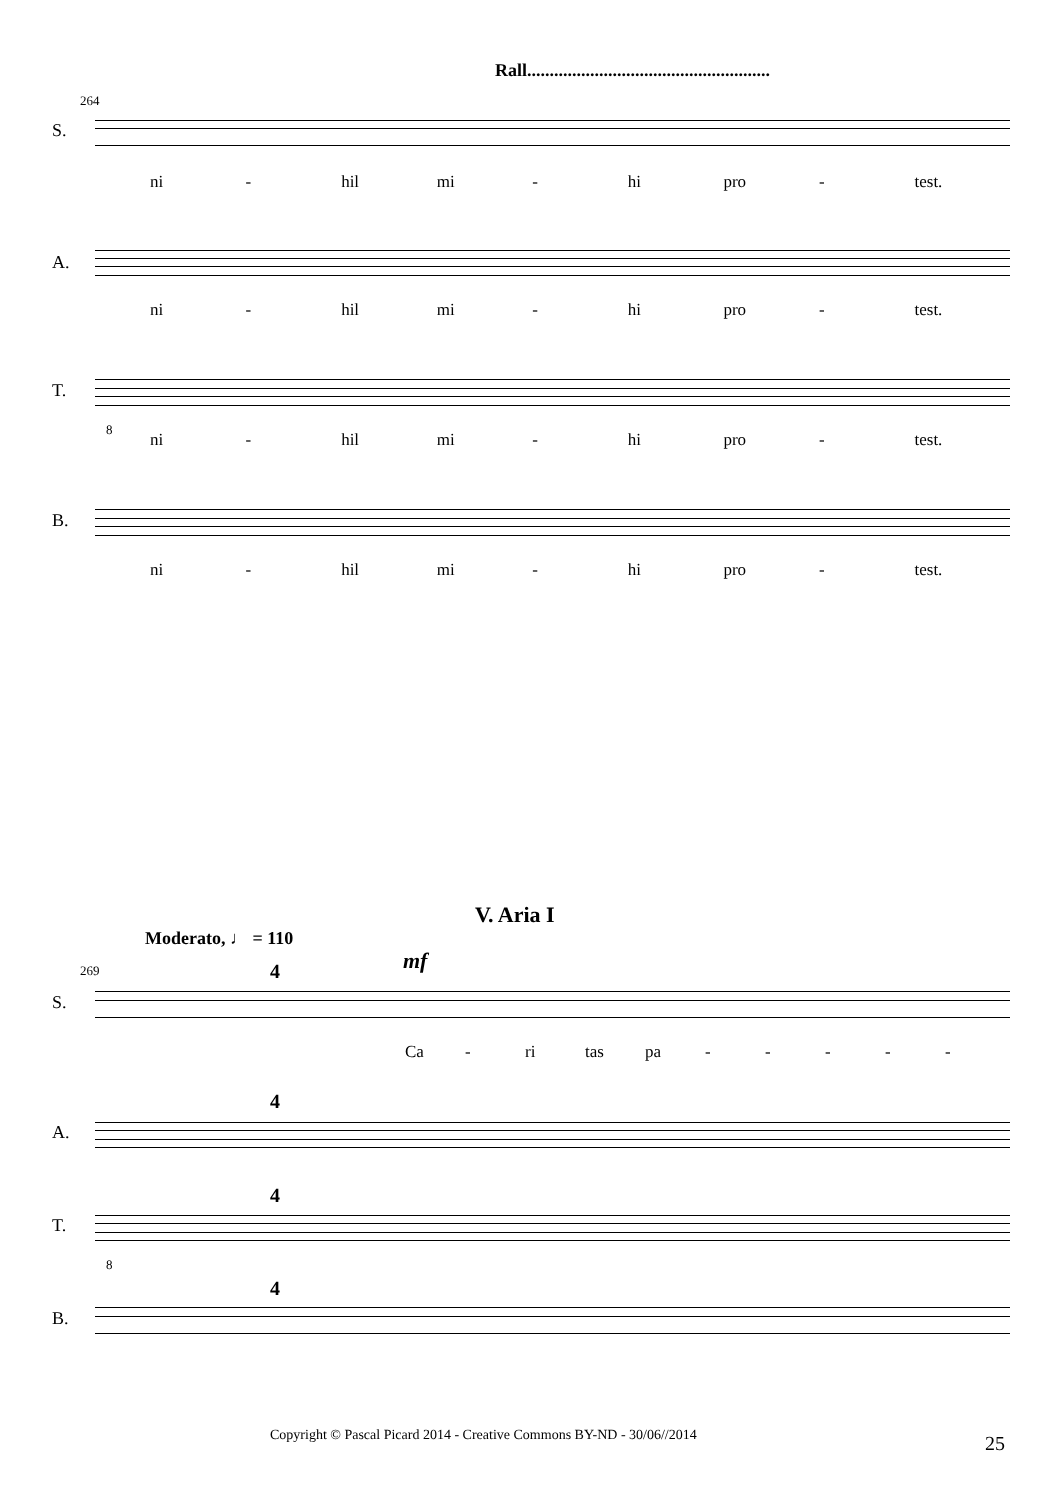Rall......................................................
264
S.
ni - hil mi - hi pro - test.
A.
ni - hil mi - hi pro - test.
T.
8
ni - hil mi - hi pro - test.
B.
ni - hil mi - hi pro - test.
V. Aria I
Moderato, ♩ = 110
mf
269
S.
4
Ca - ri tas pa - - - - -
A.
4
T.
4
8
B.
4
Copyright © Pascal Picard 2014 - Creative Commons BY-ND - 30/06//2014
25